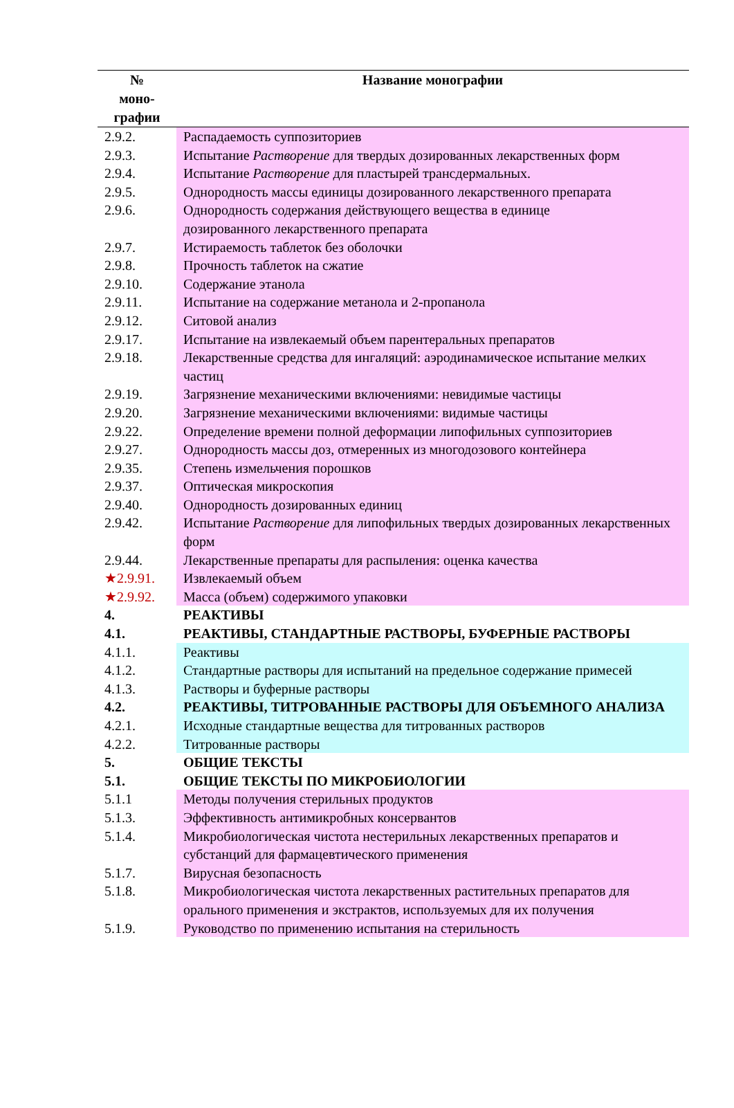| № моно- графии | Название монографии |
| --- | --- |
| 2.9.2. | Распадаемость суппозиториев |
| 2.9.3. | Испытание Растворение для твердых дозированных лекарственных форм |
| 2.9.4. | Испытание Растворение для пластырей трансдермальных. |
| 2.9.5. | Однородность массы единицы дозированного лекарственного препарата |
| 2.9.6. | Однородность содержания действующего вещества в единице дозированного лекарственного препарата |
| 2.9.7. | Истираемость таблеток без оболочки |
| 2.9.8. | Прочность таблеток на сжатие |
| 2.9.10. | Содержание этанола |
| 2.9.11. | Испытание на содержание метанола и 2-пропанола |
| 2.9.12. | Ситовой анализ |
| 2.9.17. | Испытание на извлекаемый объем парентеральных препаратов |
| 2.9.18. | Лекарственные средства для ингаляций: аэродинамическое испытание мелких частиц |
| 2.9.19. | Загрязнение механическими включениями: невидимые частицы |
| 2.9.20. | Загрязнение механическими включениями: видимые частицы |
| 2.9.22. | Определение времени полной деформации липофильных суппозиториев |
| 2.9.27. | Однородность массы доз, отмеренных из многодозового контейнера |
| 2.9.35. | Степень измельчения порошков |
| 2.9.37. | Оптическая микроскопия |
| 2.9.40. | Однородность дозированных единиц |
| 2.9.42. | Испытание Растворение для липофильных твердых дозированных лекарственных форм |
| 2.9.44. | Лекарственные препараты для распыления: оценка качества |
| ★2.9.91. | Извлекаемый объем |
| ★2.9.92. | Масса (объем) содержимого упаковки |
| 4. | РЕАКТИВЫ |
| 4.1. | РЕАКТИВЫ, СТАНДАРТНЫЕ РАСТВОРЫ, БУФЕРНЫЕ РАСТВОРЫ |
| 4.1.1. | Реактивы |
| 4.1.2. | Стандартные растворы для испытаний на предельное содержание примесей |
| 4.1.3. | Растворы и буферные растворы |
| 4.2. | РЕАКТИВЫ, ТИТРОВАННЫЕ РАСТВОРЫ ДЛЯ ОБЪЕМНОГО АНАЛИЗА |
| 4.2.1. | Исходные стандартные вещества для титрованных растворов |
| 4.2.2. | Титрованные растворы |
| 5. | ОБЩИЕ ТЕКСТЫ |
| 5.1. | ОБЩИЕ ТЕКСТЫ ПО МИКРОБИОЛОГИИ |
| 5.1.1 | Методы получения стерильных продуктов |
| 5.1.3. | Эффективность антимикробных консервантов |
| 5.1.4. | Микробиологическая чистота нестерильных лекарственных препаратов и субстанций для фармацевтического применения |
| 5.1.7. | Вирусная безопасность |
| 5.1.8. | Микробиологическая чистота лекарственных растительных препаратов для орального применения и экстрактов, используемых для их получения |
| 5.1.9. | Руководство по применению испытания на стерильность |